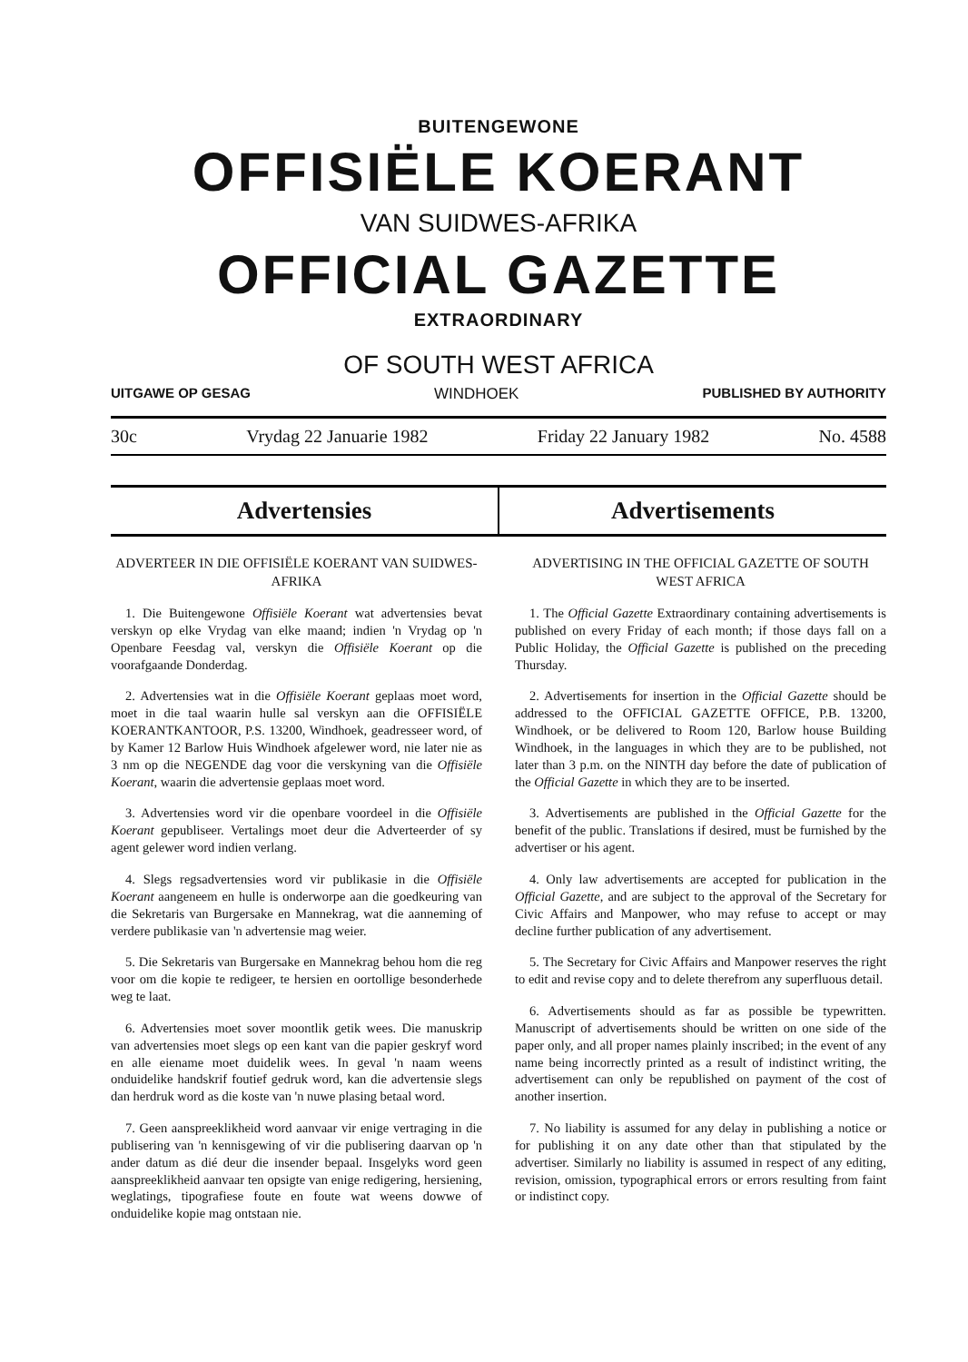BUITENGEWONE
OFFISIËLE KOERANT
VAN SUIDWES-AFRIKA
OFFICIAL GAZETTE
EXTRAORDINARY
OF SOUTH WEST AFRICA
UITGAWE OP GESAG WINDHOEK PUBLISHED BY AUTHORITY
30c Vrydag 22 Januarie 1982 Friday 22 January 1982 No. 4588
Advertensies Advertisements
ADVERTEER IN DIE OFFISIËLE KOERANT VAN SUIDWES-AFRIKA
1. Die Buitengewone Offisiële Koerant wat advertensies bevat verskyn op elke Vrydag van elke maand; indien 'n Vrydag op 'n Openbare Feesdag val, verskyn die Offisiële Koerant op die voorafgaande Donderdag.
2. Advertensies wat in die Offisiële Koerant geplaas moet word, moet in die taal waarin hulle sal verskyn aan die OFFISIËLE KOERANTKANTOOR, P.S. 13200, Windhoek, geadresseer word, of by Kamer 12 Barlow Huis Windhoek afgelewer word, nie later nie as 3 nm op die NEGENDE dag voor die verskyning van die Offisiële Koerant, waarin die advertensie geplaas moet word.
3. Advertensies word vir die openbare voordeel in die Offisiële Koerant gepubliseer. Vertalings moet deur die Adverteerder of sy agent gelewer word indien verlang.
4. Slegs regsadvertensies word vir publikasie in die Offisiële Koerant aangeneem en hulle is onderworpe aan die goedkeuring van die Sekretaris van Burgersake en Mannekrag, wat die aanneming of verdere publikasie van 'n advertensie mag weier.
5. Die Sekretaris van Burgersake en Mannekrag behou hom die reg voor om die kopie te redigeer, te hersien en oortollige besonderhede weg te laat.
6. Advertensies moet sover moontlik getik wees. Die manuskrip van advertensies moet slegs op een kant van die papier geskryf word en alle eiename moet duidelik wees. In geval 'n naam weens onduidelike handskrif foutief gedruk word, kan die advertensie slegs dan herdruk word as die koste van 'n nuwe plasing betaal word.
7. Geen aanspreeklikheid word aanvaar vir enige vertraging in die publisering van 'n kennisgewing of vir die publisering daarvan op 'n ander datum as dié deur die insender bepaal. Insgelyks word geen aanspreeklikheid aanvaar ten opsigte van enige redigering, hersiening, weglatings, tipografiese foute en foute wat weens dowwe of onduidelike kopie mag ontstaan nie.
ADVERTISING IN THE OFFICIAL GAZETTE OF SOUTH WEST AFRICA
1. The Official Gazette Extraordinary containing advertisements is published on every Friday of each month; if those days fall on a Public Holiday, the Official Gazette is published on the preceding Thursday.
2. Advertisements for insertion in the Official Gazette should be addressed to the OFFICIAL GAZETTE OFFICE, P.B. 13200, Windhoek, or be delivered to Room 120, Barlow house Building Windhoek, in the languages in which they are to be published, not later than 3 p.m. on the NINTH day before the date of publication of the Official Gazette in which they are to be inserted.
3. Advertisements are published in the Official Gazette for the benefit of the public. Translations if desired, must be furnished by the advertiser or his agent.
4. Only law advertisements are accepted for publication in the Official Gazette, and are subject to the approval of the Secretary for Civic Affairs and Manpower, who may refuse to accept or may decline further publication of any advertisement.
5. The Secretary for Civic Affairs and Manpower reserves the right to edit and revise copy and to delete therefrom any superfluous detail.
6. Advertisements should as far as possible be typewritten. Manuscript of advertisements should be written on one side of the paper only, and all proper names plainly inscribed; in the event of any name being incorrectly printed as a result of indistinct writing, the advertisement can only be republished on payment of the cost of another insertion.
7. No liability is assumed for any delay in publishing a notice or for publishing it on any date other than that stipulated by the advertiser. Similarly no liability is assumed in respect of any editing, revision, omission, typographical errors or errors resulting from faint or indistinct copy.